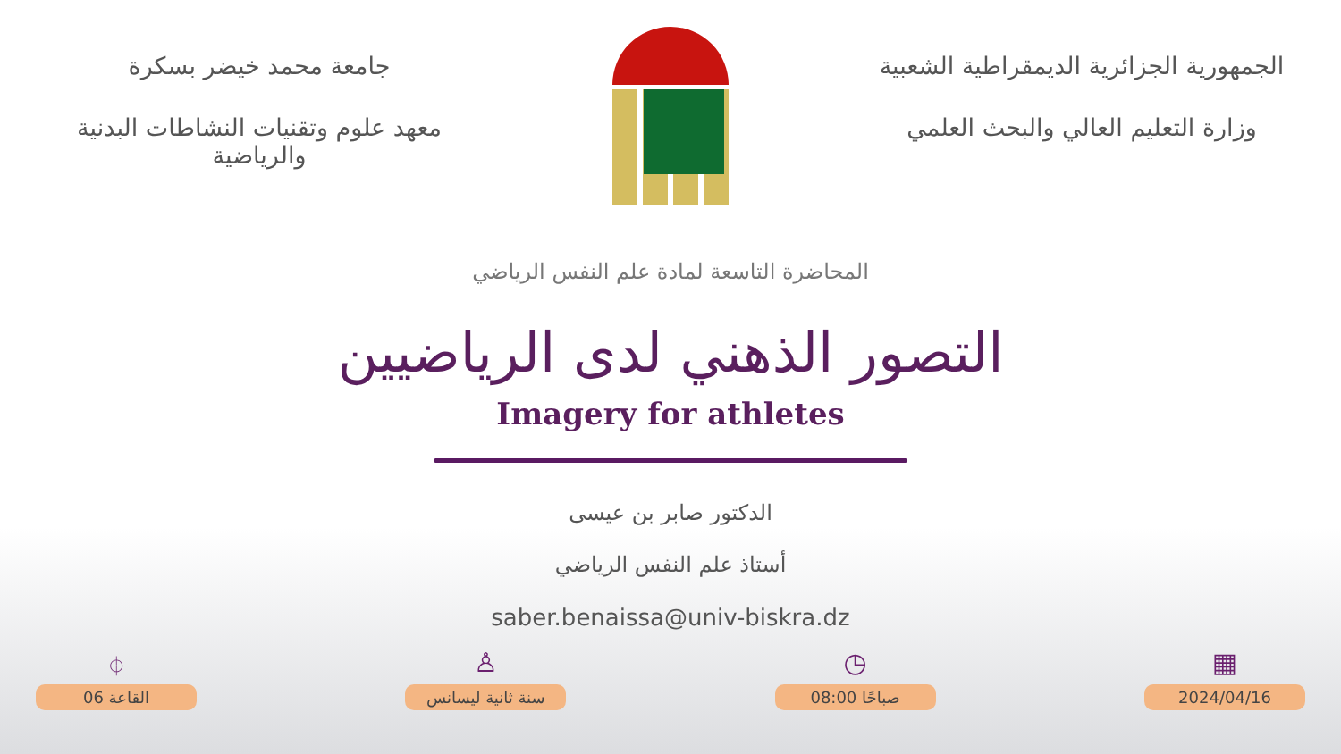الجمهورية الجزائرية الديمقراطية الشعبية
وزارة التعليم العالي والبحث العلمي
جامعة محمد خيضر بسكرة
معهد علوم وتقنيات النشاطات البدنية والرياضية
المحاضرة التاسعة لمادة علم النفس الرياضي
التصور الذهني لدى الرياضيين
Imagery for athletes
الدكتور صابر بن عيسى
أستاذ علم النفس الرياضي
saber.benaissa@univ-biskra.dz
⌖
القاعة 06
♙
سنة ثانية ليسانس
◷
08:00 صباحًا
▦
2024/04/16